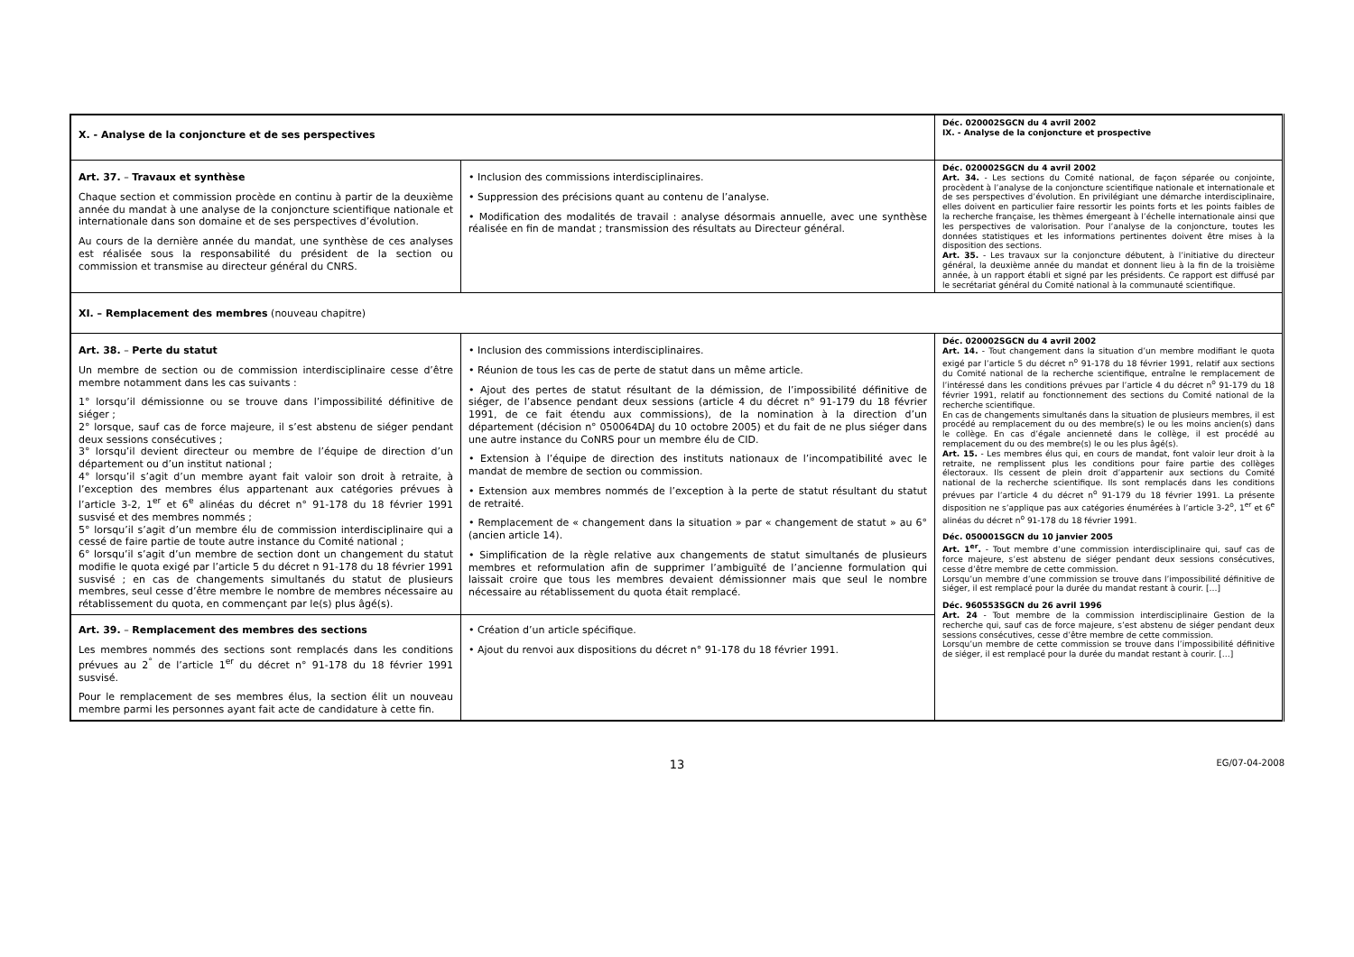| X. - Analyse de la conjoncture et de ses perspectives | | Déc. 020002SGCN du 4 avril 2002 IX. - Analyse de la conjoncture et prospective |
| Art. 37. – Travaux et synthèse Chaque section et commission procède en continu à partir de la deuxième année du mandat à une analyse de la conjoncture scientifique nationale et internationale dans son domaine et de ses perspectives d’évolution. Au cours de la dernière année du mandat, une synthèse de ces analyses est réalisée sous la responsabilité du président de la section ou commission et transmise au directeur général du CNRS. | • Inclusion des commissions interdisciplinaires. • Suppression des précisions quant au contenu de l’analyse. • Modification des modalités de travail : analyse désormais annuelle, avec une synthèse réalisée en fin de mandat ; transmission des résultats au Directeur général. | Déc. 020002SGCN du 4 avril 2002 Art. 34. - Les sections du Comité national, de façon séparée ou conjointe, procèdent à l’analyse de la conjoncture scientifique nationale et internationale et de ses perspectives d’évolution. En privilégiant une démarche interdisciplinaire, elles doivent en particulier faire ressortir les points forts et les points faibles de la recherche française, les thèmes émergeant à l’échelle internationale ainsi que les perspectives de valorisation. Pour l’analyse de la conjoncture, toutes les données statistiques et les informations pertinentes doivent être mises à la disposition des sections. Art. 35. - Les travaux sur la conjoncture débutent, à l’initiative du directeur général, la deuxième année du mandat et donnent lieu à la fin de la troisième année, à un rapport établi et signé par les présidents. Ce rapport est diffusé par le secrétariat général du Comité national à la communauté scientifique. |
| XI. – Remplacement des membres (nouveau chapitre) | | |
| Art. 38. – Perte du statut Un membre de section ou de commission interdisciplinaire cesse d’être membre notamment dans les cas suivants : 1° lorsqu’il démissionne ou se trouve dans l’impossibilité définitive de siéger ; 2° lorsque, sauf cas de force majeure, il s’est abstenu de siéger pendant deux sessions consécutives ; 3° lorsqu’il devient directeur ou membre de l’équipe de direction d’un département ou d’un institut national ; 4° lorsqu’il s’agit d’un membre ayant fait valoir son droit à retraite, à l’exception des membres élus appartenant aux catégories prévues à l’article 3-2, 1<sup>er</sup> et 6<sup>e</sup> alinéas du décret n° 91-178 du 18 février 1991 susvisé et des membres nommés ; 5° lorsqu’il s’agit d’un membre élu de commission interdisciplinaire qui a cessé de faire partie de toute autre instance du Comité national ; 6° lorsqu’il s’agit d’un membre de section dont un changement du statut modifie le quota exigé par l’article 5 du décret n 91-178 du 18 février 1991 susvisé ; en cas de changements simultanés du statut de plusieurs membres, seul cesse d’être membre le nombre de membres nécessaire au rétablissement du quota, en commençant par le(s) plus âgé(s). | • Inclusion des commissions interdisciplinaires. • Réunion de tous les cas de perte de statut dans un même article. • Ajout des pertes de statut résultant de la démission, de l’impossibilité définitive de siéger, de l’absence pendant deux sessions (article 4 du décret n° 91-179 du 18 février 1991, de ce fait étendu aux commissions), de la nomination à la direction d’un département (décision n° 050064DAJ du 10 octobre 2005) et du fait de ne plus siéger dans une autre instance du CoNRS pour un membre élu de CID. • Extension à l’équipe de direction des instituts nationaux de l’incompatibilité avec le mandat de membre de section ou commission. • Extension aux membres nommés de l’exception à la perte de statut résultant du statut de retraité. • Remplacement de « changement dans la situation » par « changement de statut » au 6° (ancien article 14). • Simplification de la règle relative aux changements de statut simultanés de plusieurs membres et reformulation afin de supprimer l’ambiguïté de l’ancienne formulation qui laissait croire que tous les membres devaient démissionner mais que seul le nombre nécessaire au rétablissement du quota était remplacé. | Déc. 020002SGCN du 4 avril 2002 Art. 14. - Tout changement dans la situation d’un membre modifiant le quota exigé par l’article 5 du décret n<sup>o</sup> 91-178 du 18 février 1991, relatif aux sections du Comité national de la recherche scientifique, entraîne le remplacement de l’intéressé dans les conditions prévues par l’article 4 du décret n<sup>o</sup> 91-179 du 18 février 1991, relatif au fonctionnement des sections du Comité national de la recherche scientifique. En cas de changements simultanés dans la situation de plusieurs membres, il est procédé au remplacement du ou des membre(s) le ou les moins ancien(s) dans le collège. En cas d’égale ancienneté dans le collège, il est procédé au remplacement du ou des membre(s) le ou les plus âgé(s). Art. 15. - Les membres élus qui, en cours de mandat, font valoir leur droit à la retraite, ne remplissent plus les conditions pour faire partie des collèges électoraux. Ils cessent de plein droit d’appartenir aux sections du Comité national de la recherche scientifique. Ils sont remplacés dans les conditions prévues par l’article 4 du décret n<sup>o</sup> 91-179 du 18 février 1991. La présente disposition ne s’applique pas aux catégories énumérées à l’article 3-2<sup>o</sup>, 1<sup>er</sup> et 6<sup>e</sup> alinéas du décret n<sup>o</sup> 91-178 du 18 février 1991. Déc. 050001SGCN du 10 janvier 2005 Art. 1<sup>er</sup>. - Tout membre d’une commission interdisciplinaire qui, sauf cas de force majeure, s’est abstenu de siéger pendant deux sessions consécutives, cesse d’être membre de cette commission. Lorsqu’un membre d’une commission se trouve dans l’impossibilité définitive de siéger, il est remplacé pour la durée du mandat restant à courir. […] Déc. 960553SGCN du 26 avril 1996 Art. 24 - Tout membre de la commission interdisciplinaire Gestion de la recherche qui, sauf cas de force majeure, s’est abstenu de siéger pendant deux sessions consécutives, cesse d’être membre de cette commission. Lorsqu’un membre de cette commission se trouve dans l’impossibilité définitive de siéger, il est remplacé pour la durée du mandat restant à courir. […] |
| Art. 39. – Remplacement des membres des sections Les membres nommés des sections sont remplacés dans les conditions prévues au 2<sup>°</sup> de l’article 1<sup>er</sup> du décret n° 91-178 du 18 février 1991 susvisé. Pour le remplacement de ses membres élus, la section élit un nouveau membre parmi les personnes ayant fait acte de candidature à cette fin. | • Création d’un article spécifique. • Ajout du renvoi aux dispositions du décret n° 91-178 du 18 février 1991. | |
13
EG/07-04-2008